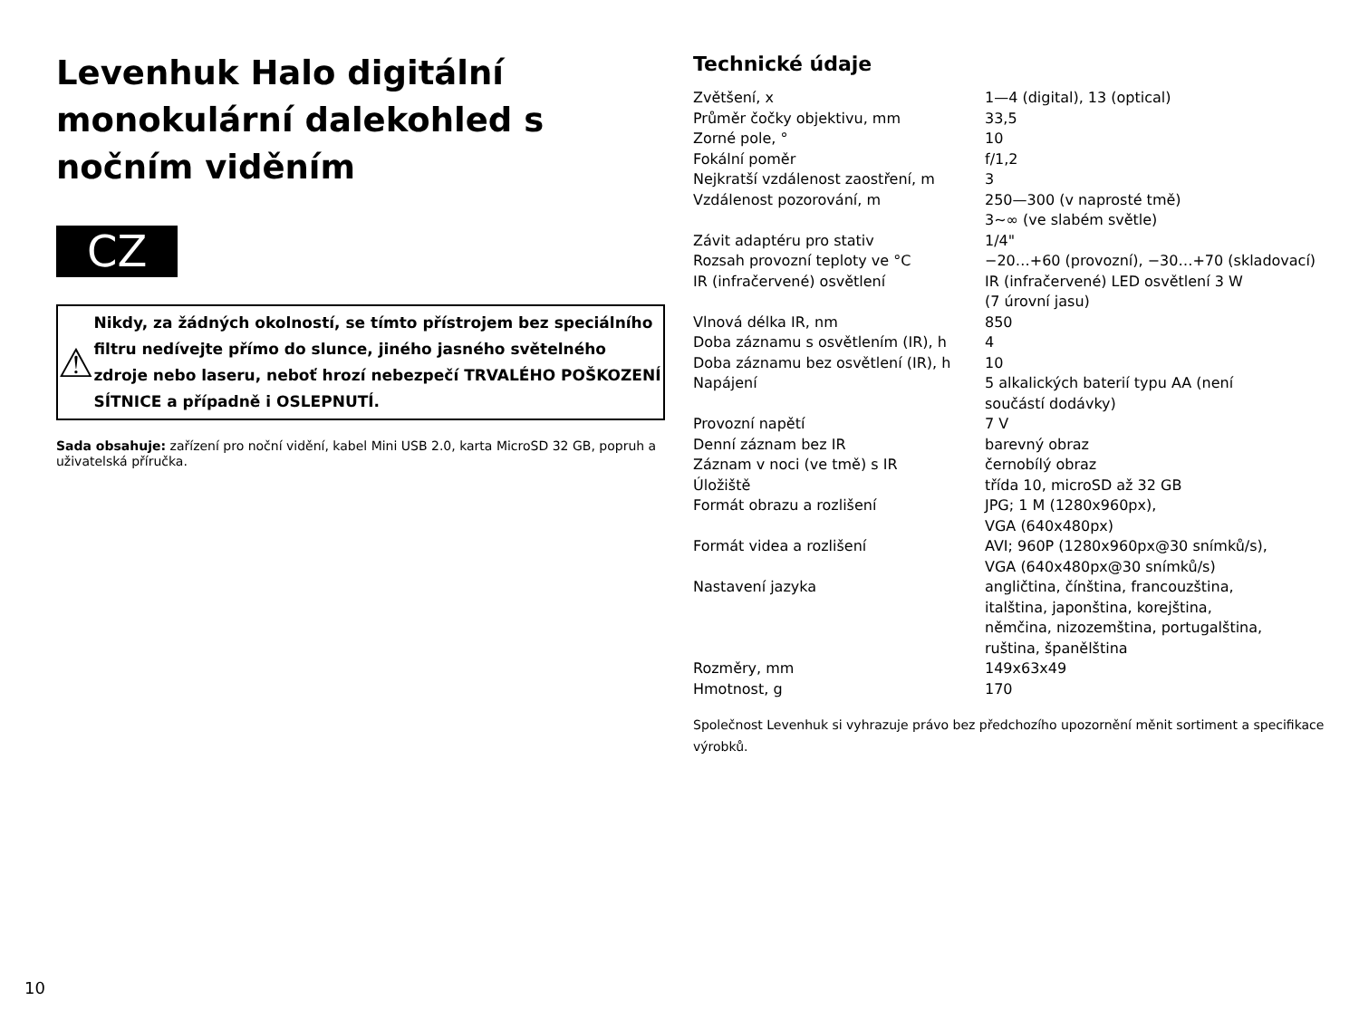Levenhuk Halo digitální monokulární dalekohled s nočním viděním
CZ
⚠
Nikdy, za žádných okolností, se tímto přístrojem bez speciálního filtru nedívejte přímo do slunce, jiného jasného světelného zdroje nebo laseru, neboť hrozí nebezpečí TRVALÉHO POŠKOZENÍ SÍTNICE a případně i OSLEPNUTÍ.
Sada obsahuje: zařízení pro noční vidění, kabel Mini USB 2.0, karta MicroSD 32 GB, popruh a uživatelská příručka.
Technické údaje
| Zvětšení, x | 1—4 (digital), 13 (optical) |
| Průměr čočky objektivu, mm | 33,5 |
| Zorné pole, ° | 10 |
| Fokální poměr | f/1,2 |
| Nejkratší vzdálenost zaostření, m | 3 |
| Vzdálenost pozorování, m | 250—300 (v naprosté tmě) 3~∞ (ve slabém světle) |
| Závit adaptéru pro stativ | 1/4" |
| Rozsah provozní teploty ve °C | −20…+60 (provozní), −30…+70 (skladovací) |
| IR (infračervené) osvětlení | IR (infračervené) LED osvětlení 3 W (7 úrovní jasu) |
| Vlnová délka IR, nm | 850 |
| Doba záznamu s osvětlením (IR), h | 4 |
| Doba záznamu bez osvětlení (IR), h | 10 |
| Napájení | 5 alkalických baterií typu AA (není součástí dodávky) |
| Provozní napětí | 7 V |
| Denní záznam bez IR | barevný obraz |
| Záznam v noci (ve tmě) s IR | černobílý obraz |
| Úložiště | třída 10, microSD až 32 GB |
| Formát obrazu a rozlišení | JPG; 1 M (1280x960px), VGA (640x480px) |
| Formát videa a rozlišení | AVI; 960P (1280x960px@30 snímků/s), VGA (640x480px@30 snímků/s) |
| Nastavení jazyka | angličtina, čínština, francouzština, italština, japonština, korejština, němčina, nizozemština, portugalština, ruština, španělština |
| Rozměry, mm | 149x63x49 |
| Hmotnost, g | 170 |
Společnost Levenhuk si vyhrazuje právo bez předchozího upozornění měnit sortiment a specifikace výrobků.
10